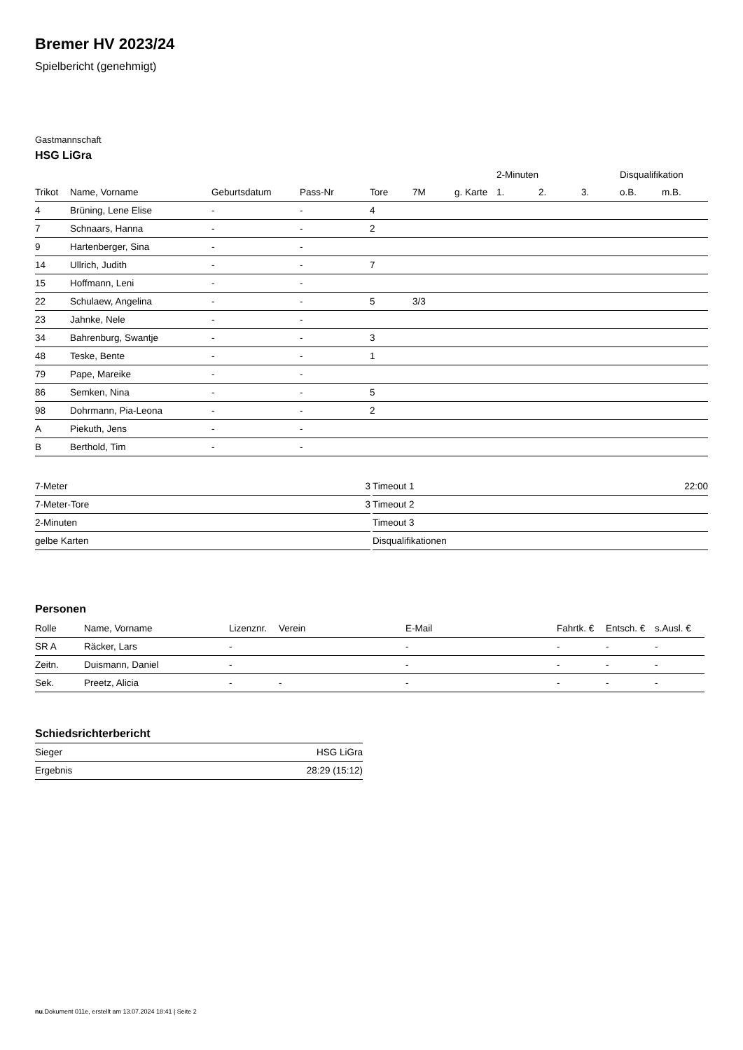Bremer HV 2023/24
Spielbericht (genehmigt)
Gastmannschaft
HSG LiGra
| | | | | | | | 2-Minuten | | | Disqualifikation | |
| --- | --- | --- | --- | --- | --- | --- | --- | --- | --- | --- | --- |
| Trikot | Name, Vorname | Geburtsdatum | Pass-Nr | Tore | 7M | g. Karte | 1. | 2. | 3. | o.B. | m.B. |
| 4 | Brüning, Lene Elise | - | - | 4 | | | | | | | |
| 7 | Schnaars, Hanna | - | - | 2 | | | | | | | |
| 9 | Hartenberger, Sina | - | - | | | | | | | | |
| 14 | Ullrich, Judith | - | - | 7 | | | | | | | |
| 15 | Hoffmann, Leni | - | - | | | | | | | | |
| 22 | Schulaew, Angelina | - | - | 5 | 3/3 | | | | | | |
| 23 | Jahnke, Nele | - | - | | | | | | | | |
| 34 | Bahrenburg, Swantje | - | - | 3 | | | | | | | |
| 48 | Teske, Bente | - | - | 1 | | | | | | | |
| 79 | Pape, Mareike | - | - | | | | | | | | |
| 86 | Semken, Nina | - | - | 5 | | | | | | | |
| 98 | Dohrmann, Pia-Leona | - | - | 2 | | | | | | | |
| A | Piekuth, Jens | - | - | | | | | | | | |
| B | Berthold, Tim | - | - | | | | | | | | |
| 7-Meter | 3 |
| 7-Meter-Tore | 3 |
| 2-Minuten | |
| gelbe Karten | |
| Timeout 1 | 22:00 |
| Timeout 2 | |
| Timeout 3 | |
| Disqualifikationen | |
Personen
| Rolle | Name, Vorname | Lizenznr. | Verein | E-Mail | Fahrtk. € | Entsch. € | s.Ausl. € |
| --- | --- | --- | --- | --- | --- | --- | --- |
| SR A | Räcker, Lars | - | | - | - | - | - |
| Zeitn. | Duismann, Daniel | - | | - | - | - | - |
| Sek. | Preetz, Alicia | - | - | - | - | - | - |
Schiedsrichterbericht
| Sieger | HSG LiGra |
| Ergebnis | 28:29 (15:12) |
nu.Dokument 011e, erstellt am 13.07.2024 18:41 | Seite 2